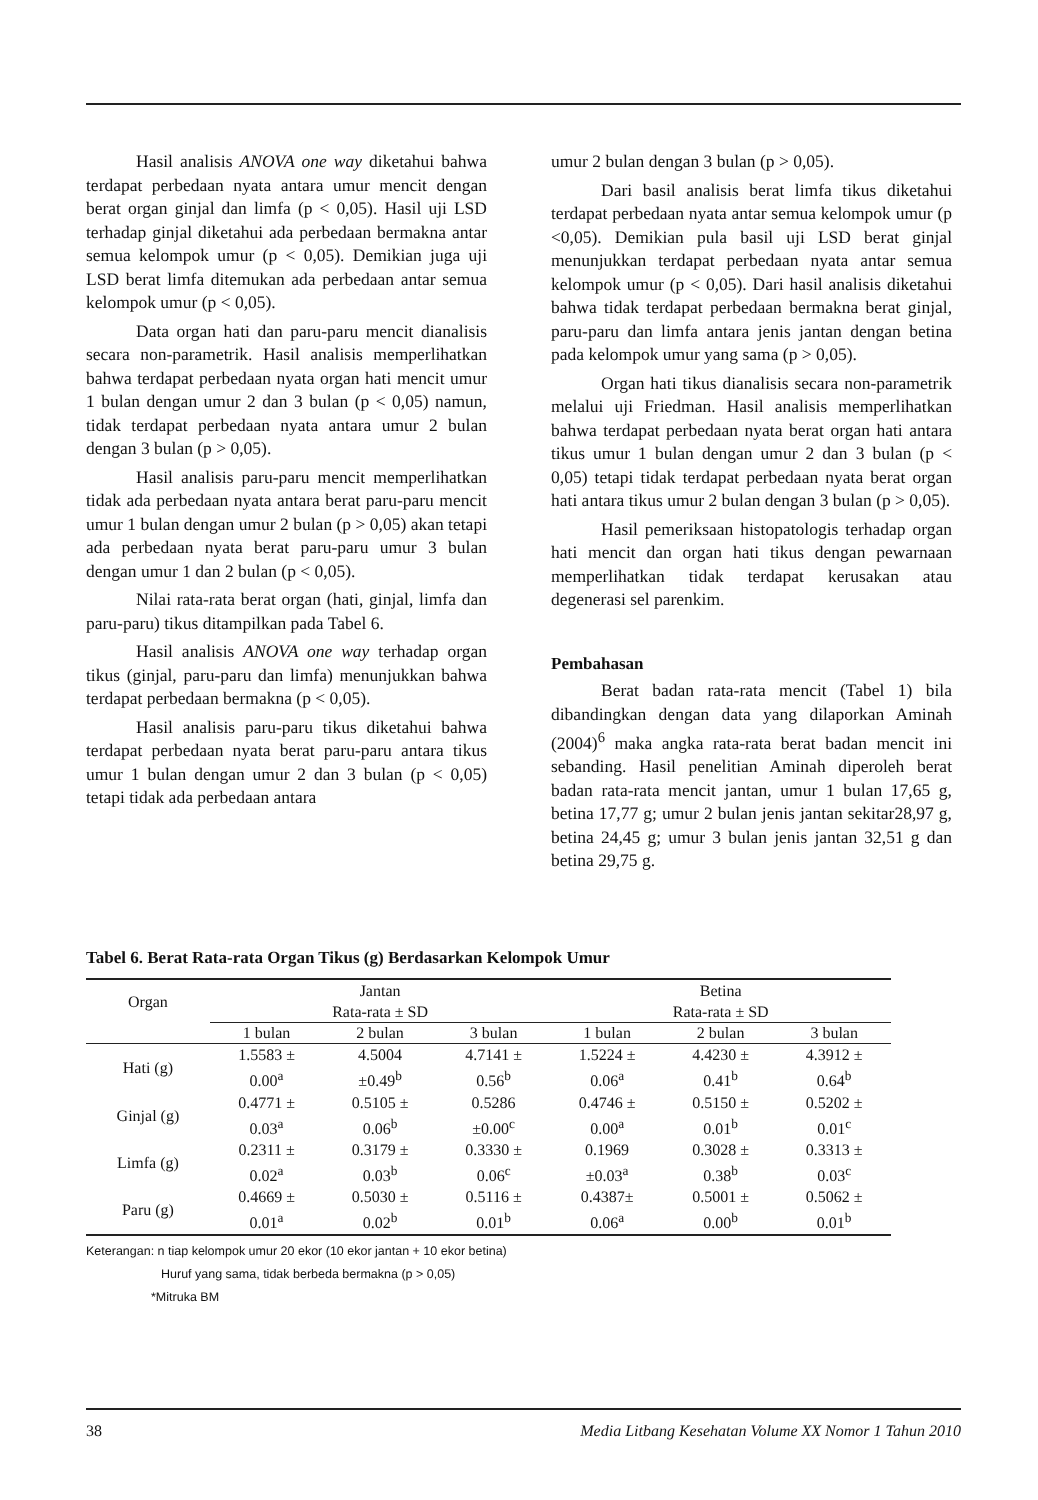Hasil analisis ANOVA one way diketahui bahwa terdapat perbedaan nyata antara umur mencit dengan berat organ ginjal dan limfa (p < 0,05). Hasil uji LSD terhadap ginjal diketahui ada perbedaan bermakna antar semua kelompok umur (p < 0,05). Demikian juga uji LSD berat limfa ditemukan ada perbedaan antar semua kelompok umur (p < 0,05).
Data organ hati dan paru-paru mencit dianalisis secara non-parametrik. Hasil analisis memperlihatkan bahwa terdapat perbedaan nyata organ hati mencit umur 1 bulan dengan umur 2 dan 3 bulan (p < 0,05) namun, tidak terdapat perbedaan nyata antara umur 2 bulan dengan 3 bulan (p > 0,05).
Hasil analisis paru-paru mencit memperlihatkan tidak ada perbedaan nyata antara berat paru-paru mencit umur 1 bulan dengan umur 2 bulan (p > 0,05) akan tetapi ada perbedaan nyata berat paru-paru umur 3 bulan dengan umur 1 dan 2 bulan (p < 0,05).
Nilai rata-rata berat organ (hati, ginjal, limfa dan paru-paru) tikus ditampilkan pada Tabel 6.
Hasil analisis ANOVA one way terhadap organ tikus (ginjal, paru-paru dan limfa) menunjukkan bahwa terdapat perbedaan bermakna (p < 0,05).
Hasil analisis paru-paru tikus diketahui bahwa terdapat perbedaan nyata berat paru-paru antara tikus umur 1 bulan dengan umur 2 dan 3 bulan (p < 0,05) tetapi tidak ada perbedaan antara
umur 2 bulan dengan 3 bulan (p > 0,05).
Dari basil analisis berat limfa tikus diketahui terdapat perbedaan nyata antar semua kelompok umur (p <0,05). Demikian pula basil uji LSD berat ginjal menunjukkan terdapat perbedaan nyata antar semua kelompok umur (p < 0,05). Dari hasil analisis diketahui bahwa tidak terdapat perbedaan bermakna berat ginjal, paru-paru dan limfa antara jenis jantan dengan betina pada kelompok umur yang sama (p > 0,05).
Organ hati tikus dianalisis secara non-parametrik melalui uji Friedman. Hasil analisis memperlihatkan bahwa terdapat perbedaan nyata berat organ hati antara tikus umur 1 bulan dengan umur 2 dan 3 bulan (p < 0,05) tetapi tidak terdapat perbedaan nyata berat organ hati antara tikus umur 2 bulan dengan 3 bulan (p > 0,05).
Hasil pemeriksaan histopatologis terhadap organ hati mencit dan organ hati tikus dengan pewarnaan memperlihatkan tidak terdapat kerusakan atau degenerasi sel parenkim.
Pembahasan
Berat badan rata-rata mencit (Tabel 1) bila dibandingkan dengan data yang dilaporkan Aminah (2004)<sup>6</sup> maka angka rata-rata berat badan mencit ini sebanding. Hasil penelitian Aminah diperoleh berat badan rata-rata mencit jantan, umur 1 bulan 17,65 g, betina 17,77 g; umur 2 bulan jenis jantan sekitar28,97 g, betina 24,45 g; umur 3 bulan jenis jantan 32,51 g dan betina 29,75 g.
Tabel 6. Berat Rata-rata Organ Tikus (g) Berdasarkan Kelompok Umur
| Organ | Jantan Rata-rata ± SD | | | Betina Rata-rata ± SD | | |
| --- | --- | --- | --- | --- | --- | --- |
| | 1 bulan | 2 bulan | 3 bulan | 1 bulan | 2 bulan | 3 bulan |
| Hati (g) | 1.5583 ± 0.00<sup>a</sup> | 4.5004 ±0.49<sup>b</sup> | 4.7141 ± 0.56<sup>b</sup> | 1.5224 ± 0.06<sup>a</sup> | 4.4230 ± 0.41<sup>b</sup> | 4.3912 ± 0.64<sup>b</sup> |
| Ginjal (g) | 0.4771 ± 0.03<sup>a</sup> | 0.5105 ± 0.06<sup>b</sup> | 0.5286 ±0.00<sup>c</sup> | 0.4746 ± 0.00<sup>a</sup> | 0.5150 ± 0.01<sup>b</sup> | 0.5202 ± 0.01<sup>c</sup> |
| Limfa (g) | 0.2311 ± 0.02<sup>a</sup> | 0.3179 ± 0.03<sup>b</sup> | 0.3330 ± 0.06<sup>c</sup> | 0.1969 ±0.03<sup>a</sup> | 0.3028 ± 0.38<sup>b</sup> | 0.3313 ± 0.03<sup>c</sup> |
| Paru (g) | 0.4669 ± 0.01<sup>a</sup> | 0.5030 ± 0.02<sup>b</sup> | 0.5116 ± 0.01<sup>b</sup> | 0.4387± 0.06<sup>a</sup> | 0.5001 ± 0.00<sup>b</sup> | 0.5062 ± 0.01<sup>b</sup> |
Keterangan: n tiap kelompok umur 20 ekor (10 ekor jantan + 10 ekor betina)
Huruf yang sama, tidak berbeda bermakna (p > 0,05)
*Mitruka BM
38 Media Litbang Kesehatan Volume XX Nomor 1 Tahun 2010